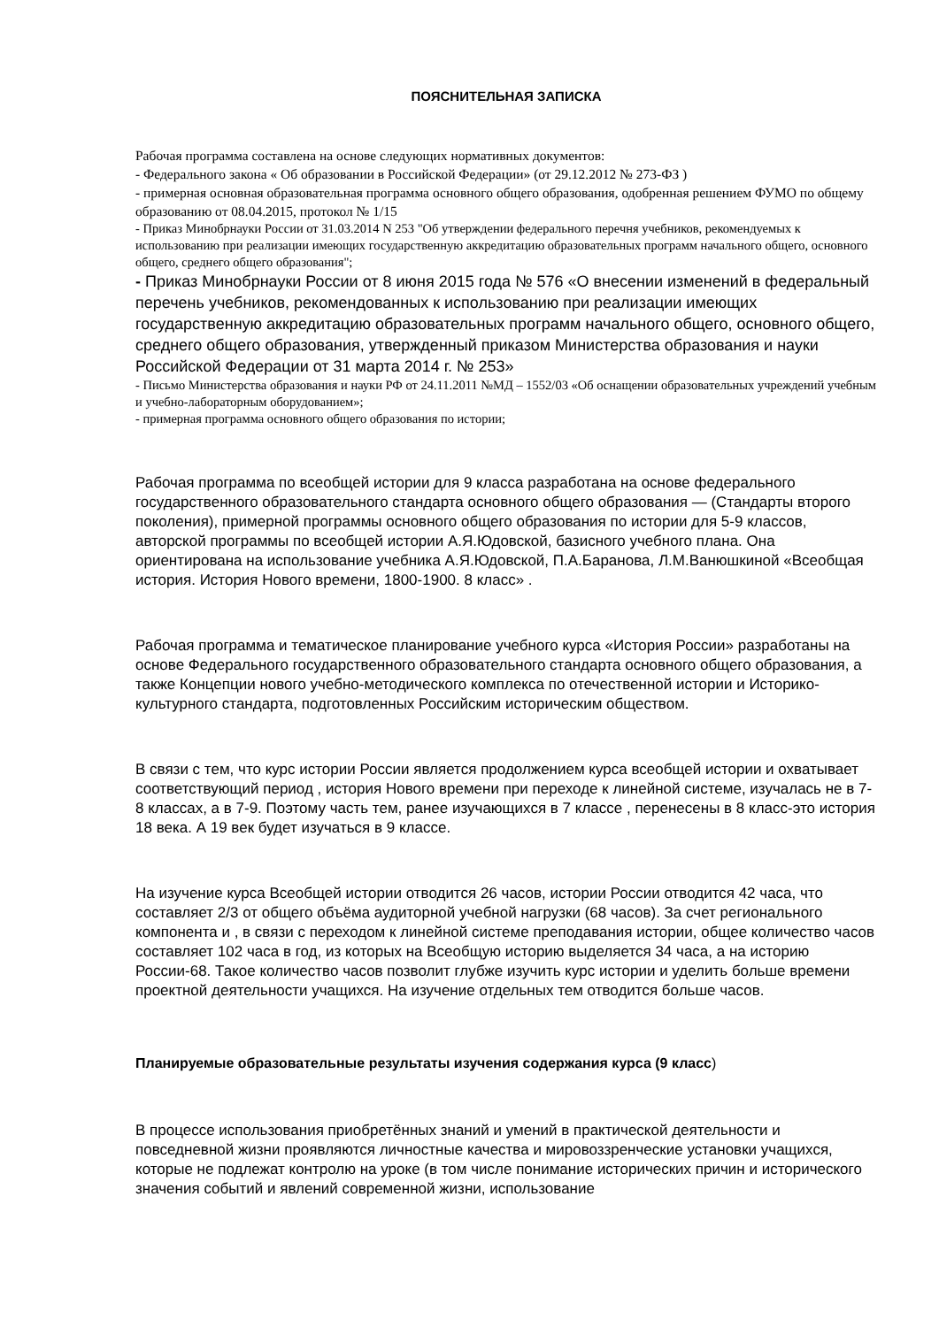ПОЯСНИТЕЛЬНАЯ ЗАПИСКА
Рабочая программа составлена на основе следующих нормативных документов:
- Федерального закона « Об образовании в Российской Федерации» (от 29.12.2012 № 273-ФЗ )
- примерная основная образовательная программа основного общего образования, одобренная решением ФУМО по общему образованию от 08.04.2015, протокол № 1/15
- Приказ Минобрнауки России от 31.03.2014 N 253 "Об утверждении федерального перечня учебников, рекомендуемых к использованию при реализации имеющих государственную аккредитацию образовательных программ начального общего, основного общего, среднего общего образования";
- Приказ Минобрнауки России от 8 июня 2015 года № 576 «О внесении изменений в федеральный перечень учебников, рекомендованных к использованию при реализации имеющих государственную аккредитацию образовательных программ начального общего, основного общего, среднего общего образования, утвержденный приказом Министерства образования и науки Российской Федерации от 31 марта 2014 г. № 253»
- Письмо Министерства образования и науки РФ от 24.11.2011 №МД – 1552/03 «Об оснащении образовательных учреждений учебным и учебно-лабораторным оборудованием»;
- примерная программа основного общего образования по истории;
Рабочая программа по всеобщей истории для 9 класса разработана на основе федерального государственного образовательного стандарта основного общего образования — (Стандарты второго поколения), примерной программы основного общего образования по истории для 5-9 классов, авторской программы по всеобщей истории А.Я.Юдовской, базисного учебного плана. Она ориентирована на использование учебника А.Я.Юдовской, П.А.Баранова, Л.М.Ванюшкиной «Всеобщая история. История Нового времени, 1800-1900. 8 класс» .
Рабочая программа и тематическое планирование учебного курса «История России» разработаны на основе Федерального государственного образовательного стандарта основного общего образования, а также Концепции нового учебно-методического комплекса по отечественной истории и Историко-культурного стандарта, подготовленных Российским историческим обществом.
В связи с тем, что курс истории России является продолжением курса всеобщей истории и охватывает соответствующий период , история Нового времени при переходе к линейной системе, изучалась не в 7-8 классах, а в 7-9. Поэтому часть тем, ранее изучающихся в 7 классе , перенесены в 8 класс-это история 18 века. А 19 век будет изучаться в 9 классе.
На изучение курса Всеобщей истории отводится 26 часов, истории России отводится 42 часа, что составляет 2/3 от общего объёма аудиторной учебной нагрузки (68 часов). За счет регионального компонента и , в связи с переходом к линейной системе преподавания истории, общее количество часов составляет 102 часа в год, из которых на Всеобщую историю выделяется 34 часа, а на историю России-68. Такое количество часов позволит глубже изучить курс истории и уделить больше времени проектной деятельности учащихся. На изучение отдельных тем отводится больше часов.
Планируемые образовательные результаты изучения содержания курса (9 класс)
В процессе использования приобретённых знаний и умений в практической деятельности и повседневной жизни проявляются личностные качества и мировоззренческие установки учащихся, которые не подлежат контролю на уроке (в том числе понимание исторических причин и исторического значения событий и явлений современной жизни, использование